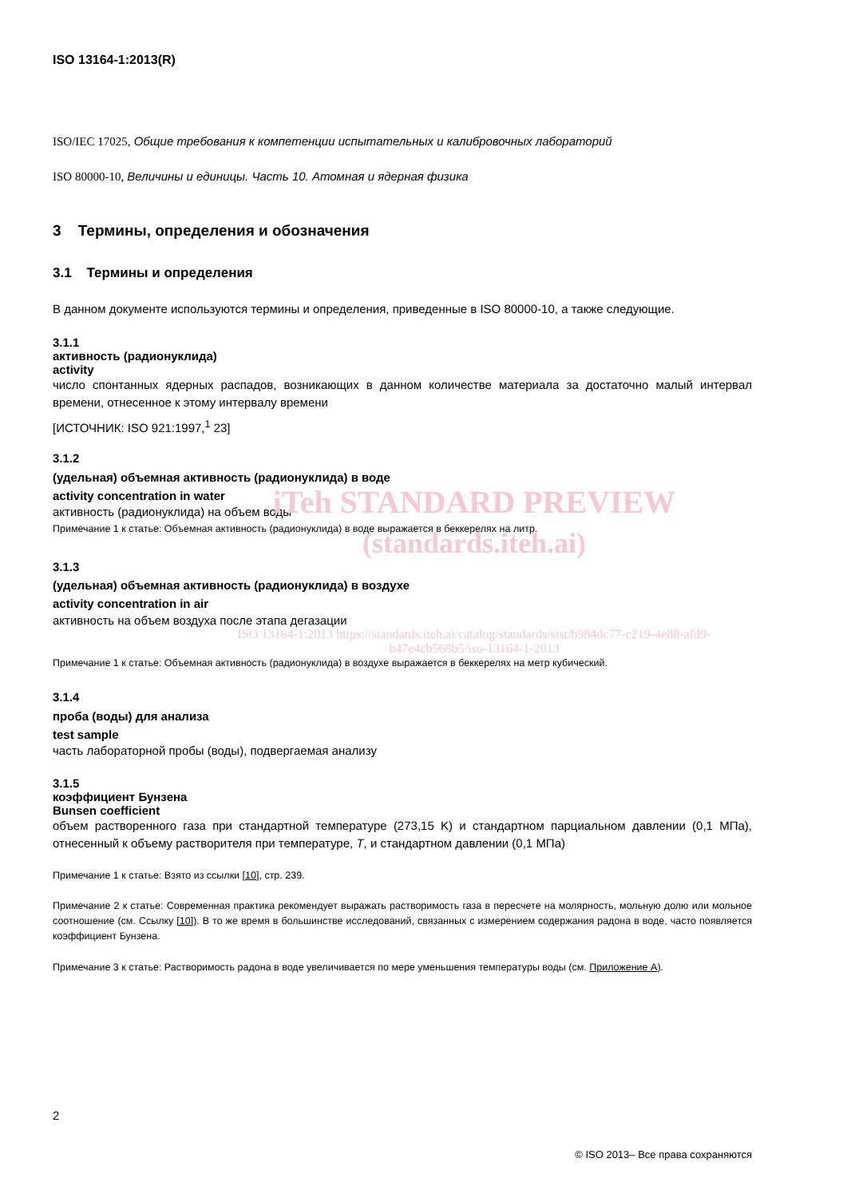ISO 13164-1:2013(R)
ISO/IEC 17025, Общие требования к компетенции испытательных и калибровочных лабораторий
ISO 80000-10, Величины и единицы. Часть 10. Атомная и ядерная физика
3 Термины, определения и обозначения
3.1 Термины и определения
В данном документе используются термины и определения, приведенные в ISO 80000-10, а также следующие.
3.1.1
активность (радионуклида)
activity
число спонтанных ядерных распадов, возникающих в данном количестве материала за достаточно малый интервал времени, отнесенное к этому интервалу времени
[ИСТОЧНИК: ISO 921:1997,<sup>1</sup> 23]
3.1.2
(удельная) объемная активность (радионуклида) в воде
activity concentration in water
активность (радионуклида) на объем воды
iTeh STANDARD PREVIEW
Примечание 1 к статье: Объемная активность (радионуклида) в воде выражается в беккерелях на литр.
(standards.iteh.ai)
3.1.3
(удельная) объемная активность (радионуклида) в воздухе
activity concentration in air
активность на объем воздуха после этапа дегазации
ISO 13164-1:2013 https://standards.iteh.ai/catalog/standards/sist/b984dc77-c219-4e88-afd9-b47e4cb568b5/iso-13164-1-2013
Примечание 1 к статье: Объемная активность (радионуклида) в воздухе выражается в беккерелях на метр кубический.
3.1.4
проба (воды) для анализа
test sample
часть лабораторной пробы (воды), подвергаемая анализу
3.1.5
коэффициент Бунзена
Bunsen coefficient
объем растворенного газа при стандартной температуре (273,15 K) и стандартном парциальном давлении (0,1 МПа), отнесенный к объему растворителя при температуре, T, и стандартном давлении (0,1 МПа)
Примечание 1 к статье: Взято из ссылки [10], стр. 239.
Примечание 2 к статье: Современная практика рекомендует выражать растворимость газа в пересчете на молярность, мольную долю или мольное соотношение (см. Ссылку [10]). В то же время в большинстве исследований, связанных с измерением содержания радона в воде, часто появляется коэффициент Бунзена.
Примечание 3 к статье: Растворимость радона в воде увеличивается по мере уменьшения температуры воды (см. Приложение А).
2
© ISO 2013– Все права сохраняются